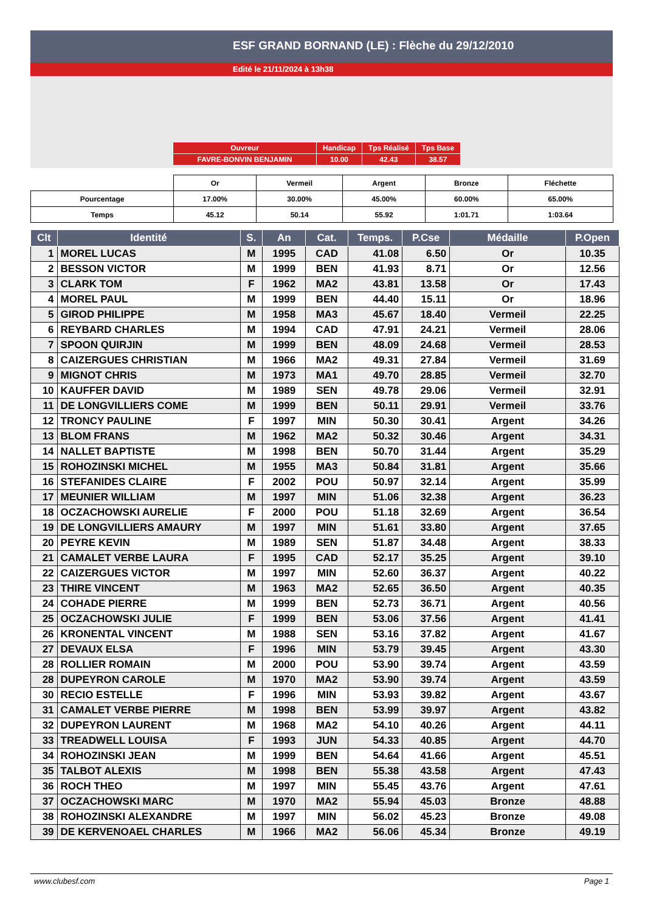ESF GRAND BORNAND (LE) : Flèche du 29/12/2010
Edité le 21/11/2024 à 13h38
| Ouvreur | Handicap | Tps Réalisé | Tps Base |
| FAVRE-BONVIN BENJAMIN | 10.00 | 42.43 | 38.57 |
| | Or | Vermeil | Argent | Bronze | Fléchette |
| Pourcentage | 17.00% | 30.00% | 45.00% | 60.00% | 65.00% |
| Temps | 45.12 | 50.14 | 55.92 | 1:01.71 | 1:03.64 |
| Clt | Identité | S. | An | Cat. | Temps. | P.Cse | Médaille | P.Open |
| --- | --- | --- | --- | --- | --- | --- | --- | --- |
| 1 | MOREL LUCAS | M | 1995 | CAD | 41.08 | 6.50 | Or | 10.35 |
| 2 | BESSON VICTOR | M | 1999 | BEN | 41.93 | 8.71 | Or | 12.56 |
| 3 | CLARK TOM | F | 1962 | MA2 | 43.81 | 13.58 | Or | 17.43 |
| 4 | MOREL PAUL | M | 1999 | BEN | 44.40 | 15.11 | Or | 18.96 |
| 5 | GIROD PHILIPPE | M | 1958 | MA3 | 45.67 | 18.40 | Vermeil | 22.25 |
| 6 | REYBARD CHARLES | M | 1994 | CAD | 47.91 | 24.21 | Vermeil | 28.06 |
| 7 | SPOON QUIRJIN | M | 1999 | BEN | 48.09 | 24.68 | Vermeil | 28.53 |
| 8 | CAIZERGUES CHRISTIAN | M | 1966 | MA2 | 49.31 | 27.84 | Vermeil | 31.69 |
| 9 | MIGNOT CHRIS | M | 1973 | MA1 | 49.70 | 28.85 | Vermeil | 32.70 |
| 10 | KAUFFER DAVID | M | 1989 | SEN | 49.78 | 29.06 | Vermeil | 32.91 |
| 11 | DE LONGVILLIERS COME | M | 1999 | BEN | 50.11 | 29.91 | Vermeil | 33.76 |
| 12 | TRONCY PAULINE | F | 1997 | MIN | 50.30 | 30.41 | Argent | 34.26 |
| 13 | BLOM FRANS | M | 1962 | MA2 | 50.32 | 30.46 | Argent | 34.31 |
| 14 | NALLET BAPTISTE | M | 1998 | BEN | 50.70 | 31.44 | Argent | 35.29 |
| 15 | ROHOZINSKI MICHEL | M | 1955 | MA3 | 50.84 | 31.81 | Argent | 35.66 |
| 16 | STEFANIDES CLAIRE | F | 2002 | POU | 50.97 | 32.14 | Argent | 35.99 |
| 17 | MEUNIER WILLIAM | M | 1997 | MIN | 51.06 | 32.38 | Argent | 36.23 |
| 18 | OCZACHOWSKI AURELIE | F | 2000 | POU | 51.18 | 32.69 | Argent | 36.54 |
| 19 | DE LONGVILLIERS AMAURY | M | 1997 | MIN | 51.61 | 33.80 | Argent | 37.65 |
| 20 | PEYRE KEVIN | M | 1989 | SEN | 51.87 | 34.48 | Argent | 38.33 |
| 21 | CAMALET VERBE LAURA | F | 1995 | CAD | 52.17 | 35.25 | Argent | 39.10 |
| 22 | CAIZERGUES VICTOR | M | 1997 | MIN | 52.60 | 36.37 | Argent | 40.22 |
| 23 | THIRE VINCENT | M | 1963 | MA2 | 52.65 | 36.50 | Argent | 40.35 |
| 24 | COHADE PIERRE | M | 1999 | BEN | 52.73 | 36.71 | Argent | 40.56 |
| 25 | OCZACHOWSKI JULIE | F | 1999 | BEN | 53.06 | 37.56 | Argent | 41.41 |
| 26 | KRONENTAL VINCENT | M | 1988 | SEN | 53.16 | 37.82 | Argent | 41.67 |
| 27 | DEVAUX ELSA | F | 1996 | MIN | 53.79 | 39.45 | Argent | 43.30 |
| 28 | ROLLIER ROMAIN | M | 2000 | POU | 53.90 | 39.74 | Argent | 43.59 |
| 28 | DUPEYRON CAROLE | M | 1970 | MA2 | 53.90 | 39.74 | Argent | 43.59 |
| 30 | RECIO ESTELLE | F | 1996 | MIN | 53.93 | 39.82 | Argent | 43.67 |
| 31 | CAMALET VERBE PIERRE | M | 1998 | BEN | 53.99 | 39.97 | Argent | 43.82 |
| 32 | DUPEYRON LAURENT | M | 1968 | MA2 | 54.10 | 40.26 | Argent | 44.11 |
| 33 | TREADWELL LOUISA | F | 1993 | JUN | 54.33 | 40.85 | Argent | 44.70 |
| 34 | ROHOZINSKI JEAN | M | 1999 | BEN | 54.64 | 41.66 | Argent | 45.51 |
| 35 | TALBOT ALEXIS | M | 1998 | BEN | 55.38 | 43.58 | Argent | 47.43 |
| 36 | ROCH THEO | M | 1997 | MIN | 55.45 | 43.76 | Argent | 47.61 |
| 37 | OCZACHOWSKI MARC | M | 1970 | MA2 | 55.94 | 45.03 | Bronze | 48.88 |
| 38 | ROHOZINSKI ALEXANDRE | M | 1997 | MIN | 56.02 | 45.23 | Bronze | 49.08 |
| 39 | DE KERVENOAEL CHARLES | M | 1966 | MA2 | 56.06 | 45.34 | Bronze | 49.19 |
www.clubesf.com Page 1